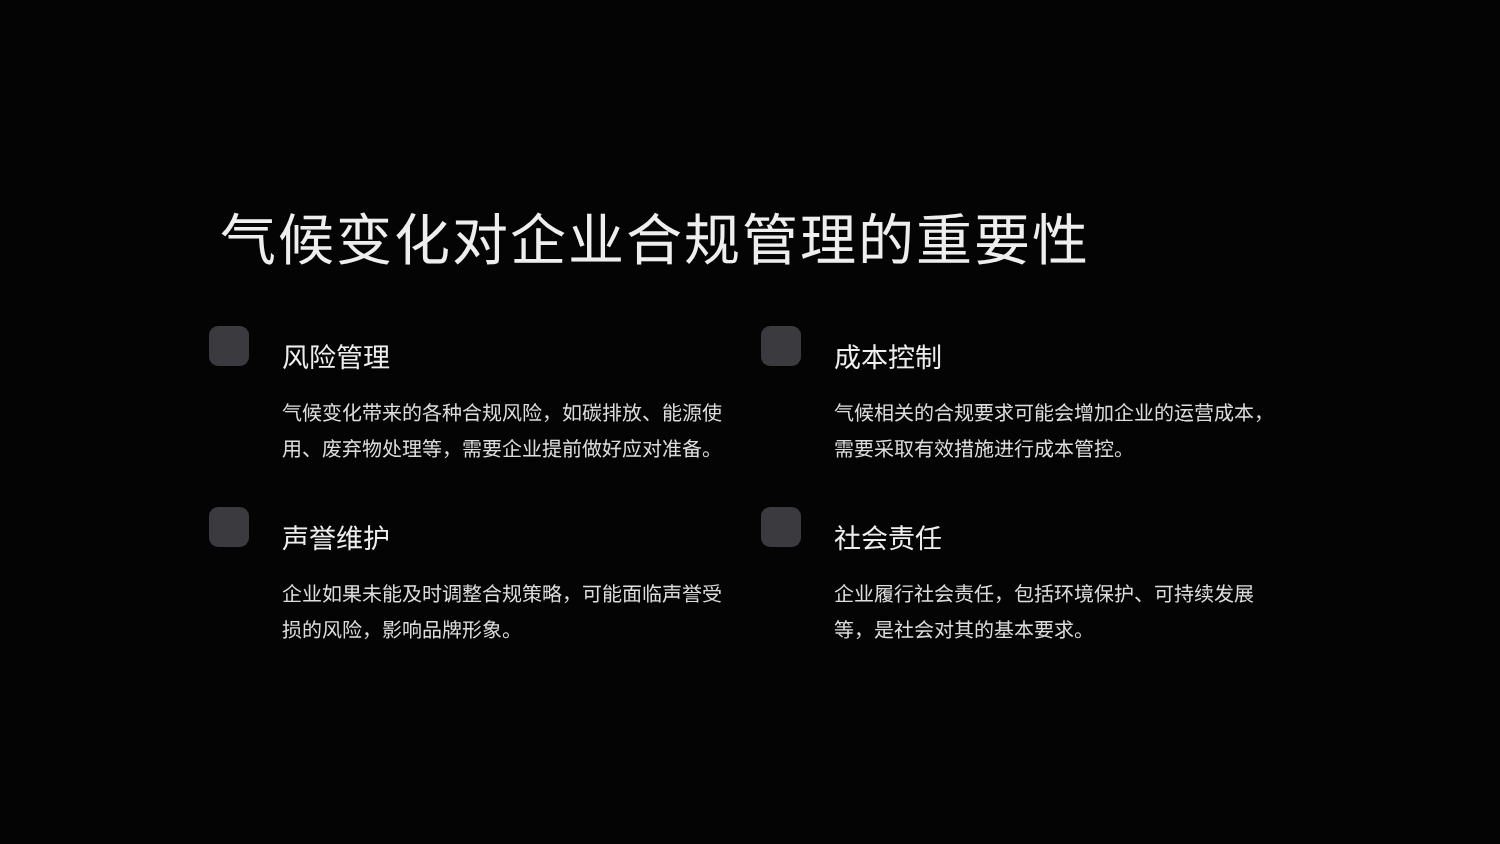气候变化对企业合规管理的重要性
风险管理
气候变化带来的各种合规风险，如碳排放、能源使用、废弃物处理等，需要企业提前做好应对准备。
成本控制
气候相关的合规要求可能会增加企业的运营成本，需要采取有效措施进行成本管控。
声誉维护
企业如果未能及时调整合规策略，可能面临声誉受损的风险，影响品牌形象。
社会责任
企业履行社会责任，包括环境保护、可持续发展等，是社会对其的基本要求。